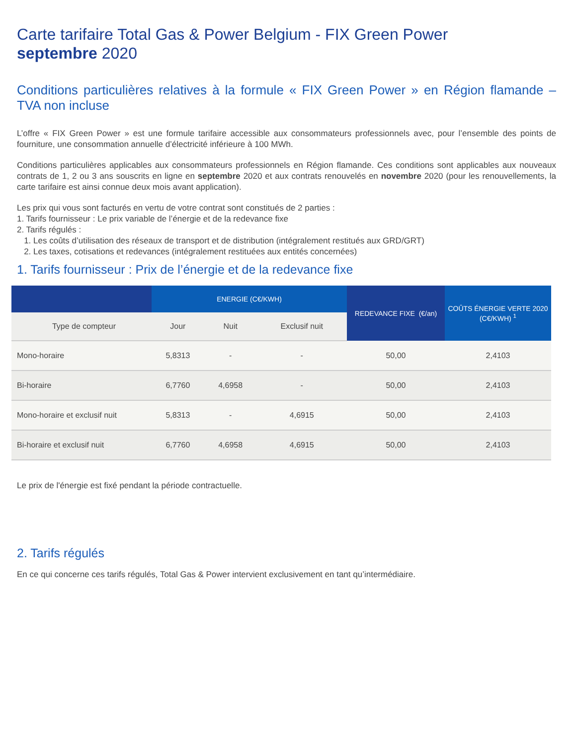Carte tarifaire Total Gas & Power Belgium - FIX Green Power
septembre 2020
Conditions particulières relatives à la formule « FIX Green Power » en Région flamande – TVA non incluse
L’offre « FIX Green Power » est une formule tarifaire accessible aux consommateurs professionnels avec, pour l’ensemble des points de fourniture, une consommation annuelle d’électricité inférieure à 100 MWh.
Conditions particulières applicables aux consommateurs professionnels en Région flamande. Ces conditions sont applicables aux nouveaux contrats de 1, 2 ou 3 ans souscrits en ligne en septembre 2020 et aux contrats renouvelés en novembre 2020 (pour les renouvellements, la carte tarifaire est ainsi connue deux mois avant application).
Les prix qui vous sont facturés en vertu de votre contrat sont constitués de 2 parties :
1. Tarifs fournisseur : Le prix variable de l’énergie et de la redevance fixe
2. Tarifs régulés :
1. Les coûts d’utilisation des réseaux de transport et de distribution (intégralement restitués aux GRD/GRT)
2. Les taxes, cotisations et redevances (intégralement restituées aux entités concernées)
1. Tarifs fournisseur : Prix de l’énergie et de la redevance fixe
| | ENERGIE (C€/KWH) | | | REDEVANCE FIXE (€/an) | COÛTS ÉNERGIE VERTE 2020 (C€/KWH) <sup>1</sup> |
| --- | --- | --- | --- | --- | --- |
| Type de compteur | Jour | Nuit | Exclusif nuit | | |
| Mono-horaire | 5,8313 | - | - | 50,00 | 2,4103 |
| Bi-horaire | 6,7760 | 4,6958 | - | 50,00 | 2,4103 |
| Mono-horaire et exclusif nuit | 5,8313 | - | 4,6915 | 50,00 | 2,4103 |
| Bi-horaire et exclusif nuit | 6,7760 | 4,6958 | 4,6915 | 50,00 | 2,4103 |
Le prix de l'énergie est fixé pendant la période contractuelle.
2. Tarifs régulés
En ce qui concerne ces tarifs régulés, Total Gas & Power intervient exclusivement en tant qu’intermédiaire.